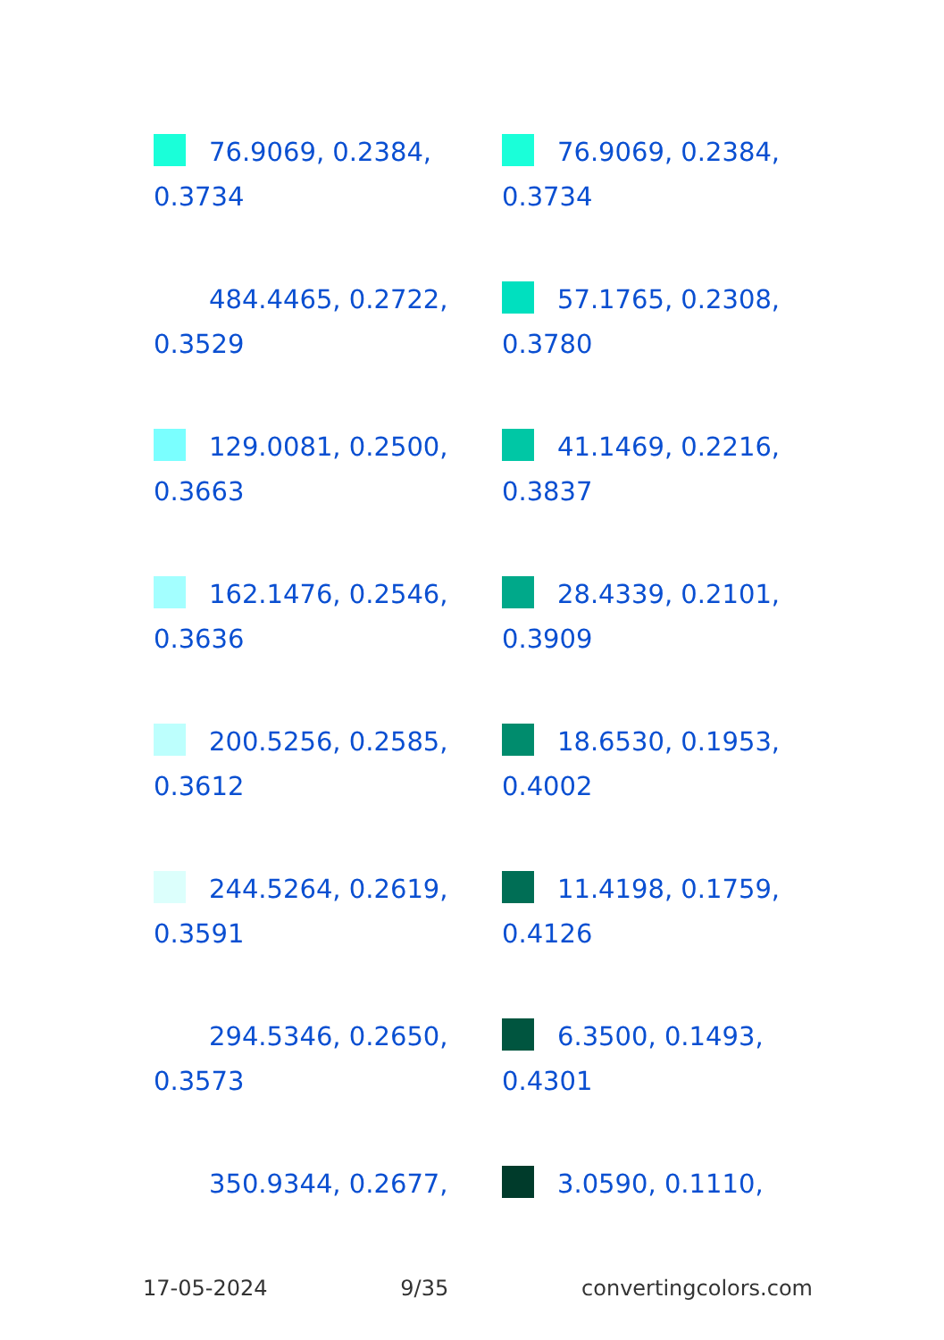76.9069, 0.2384, 0.3734
76.9069, 0.2384, 0.3734
484.4465, 0.2722, 0.3529
57.1765, 0.2308, 0.3780
129.0081, 0.2500, 0.3663
41.1469, 0.2216, 0.3837
162.1476, 0.2546, 0.3636
28.4339, 0.2101, 0.3909
200.5256, 0.2585, 0.3612
18.6530, 0.1953, 0.4002
244.5264, 0.2619, 0.3591
11.4198, 0.1759, 0.4126
294.5346, 0.2650, 0.3573
6.3500, 0.1493, 0.4301
350.9344, 0.2677,
3.0590, 0.1110,
17-05-2024 9/35 convertingcolors.com